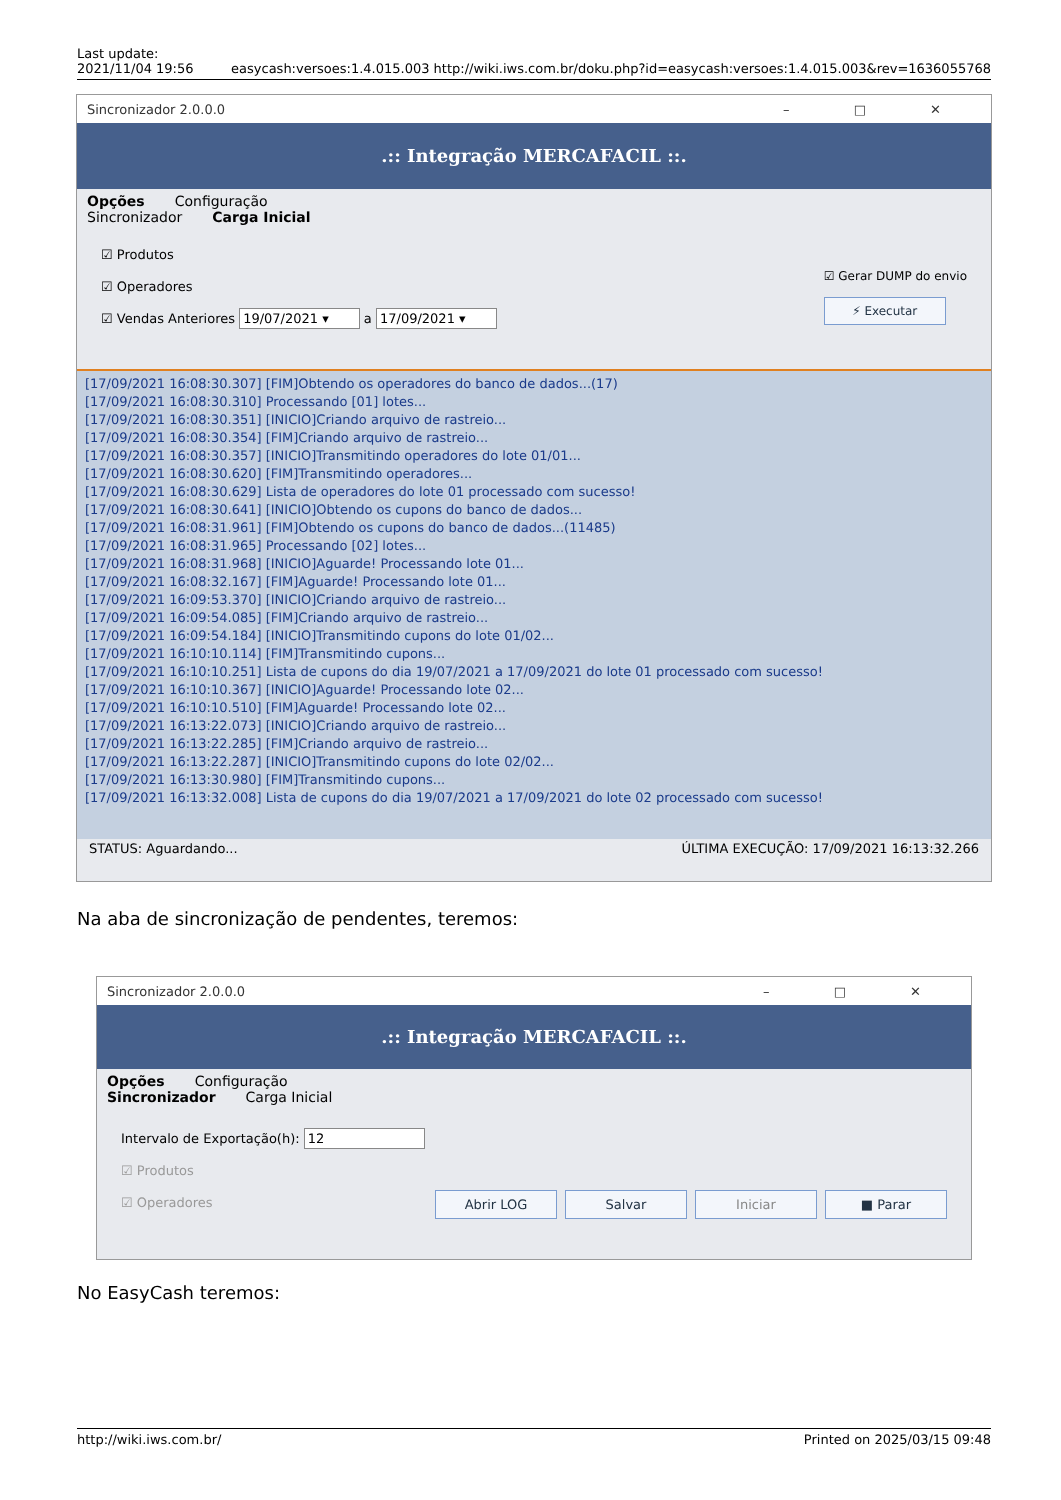Last update:
2021/11/04 19:56
easycash:versoes:1.4.015.003 http://wiki.iws.com.br/doku.php?id=easycash:versoes:1.4.015.003&rev=1636055768
Sincronizador 2.0.0.0 – □ ✕
.:: Integração MERCAFACIL ::.
Opções Configuração
Sincronizador Carga Inicial
☑ Produtos
☑ Operadores
☑ Vendas Anteriores 19/07/2021 ▾ a 17/09/2021 ▾
☑ Gerar DUMP do envio
⚡ Executar
[17/09/2021 16:08:30.307] [FIM]Obtendo os operadores do banco de dados...(17)
[17/09/2021 16:08:30.310] Processando [01] lotes...
[17/09/2021 16:08:30.351] [INICIO]Criando arquivo de rastreio...
[17/09/2021 16:08:30.354] [FIM]Criando arquivo de rastreio...
[17/09/2021 16:08:30.357] [INICIO]Transmitindo operadores do lote 01/01...
[17/09/2021 16:08:30.620] [FIM]Transmitindo operadores...
[17/09/2021 16:08:30.629] Lista de operadores do lote 01 processado com sucesso!
[17/09/2021 16:08:30.641] [INICIO]Obtendo os cupons do banco de dados...
[17/09/2021 16:08:31.961] [FIM]Obtendo os cupons do banco de dados...(11485)
[17/09/2021 16:08:31.965] Processando [02] lotes...
[17/09/2021 16:08:31.968] [INICIO]Aguarde! Processando lote 01...
[17/09/2021 16:08:32.167] [FIM]Aguarde! Processando lote 01...
[17/09/2021 16:09:53.370] [INICIO]Criando arquivo de rastreio...
[17/09/2021 16:09:54.085] [FIM]Criando arquivo de rastreio...
[17/09/2021 16:09:54.184] [INICIO]Transmitindo cupons do lote 01/02...
[17/09/2021 16:10:10.114] [FIM]Transmitindo cupons...
[17/09/2021 16:10:10.251] Lista de cupons do dia 19/07/2021 a 17/09/2021 do lote 01 processado com sucesso!
[17/09/2021 16:10:10.367] [INICIO]Aguarde! Processando lote 02...
[17/09/2021 16:10:10.510] [FIM]Aguarde! Processando lote 02...
[17/09/2021 16:13:22.073] [INICIO]Criando arquivo de rastreio...
[17/09/2021 16:13:22.285] [FIM]Criando arquivo de rastreio...
[17/09/2021 16:13:22.287] [INICIO]Transmitindo cupons do lote 02/02...
[17/09/2021 16:13:30.980] [FIM]Transmitindo cupons...
[17/09/2021 16:13:32.008] Lista de cupons do dia 19/07/2021 a 17/09/2021 do lote 02 processado com sucesso!
STATUS: Aguardando... ÚLTIMA EXECUÇÃO: 17/09/2021 16:13:32.266
Na aba de sincronização de pendentes, teremos:
Sincronizador 2.0.0.0 – □ ✕
.:: Integração MERCAFACIL ::.
Opções Configuração
Sincronizador Carga Inicial
Intervalo de Exportação(h): 12
☑ Produtos
☑ Operadores
Abrir LOG Salvar Iniciar ■ Parar
No EasyCash teremos:
http://wiki.iws.com.br/ Printed on 2025/03/15 09:48